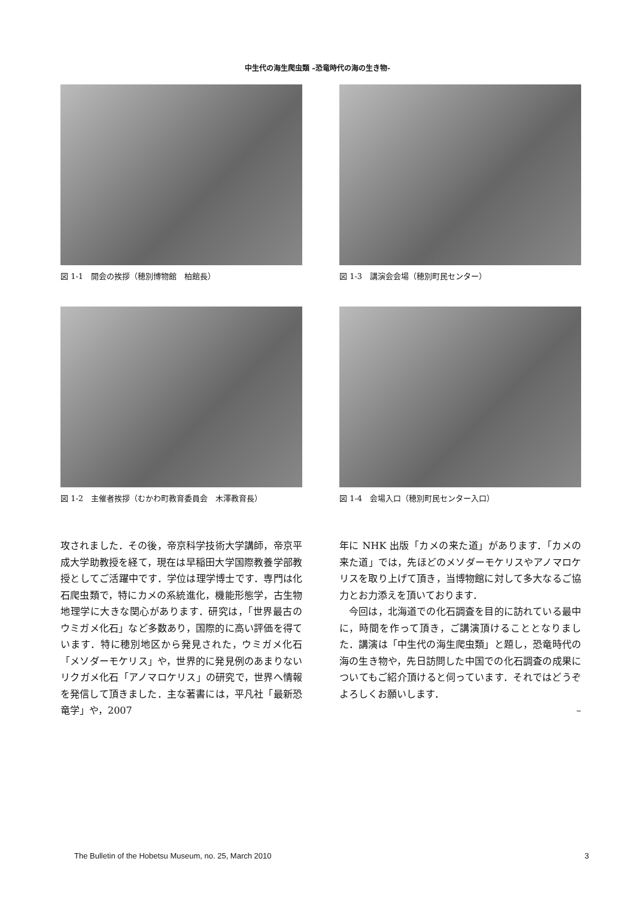中生代の海生爬虫類 –恐竜時代の海の生き物-
図 1-1　開会の挨拶（穂別博物館　柏館長）
図 1-3　講演会会場（穂別町民センター）
図 1-2　主催者挨拶（むかわ町教育委員会　木澤教育長）
図 1-4　会場入口（穂別町民センター入口）
攻されました．その後，帝京科学技術大学講師，帝京平成大学助教授を経て，現在は早稲田大学国際教養学部教授としてご活躍中です．学位は理学博士です．専門は化石爬虫類で，特にカメの系統進化，機能形態学，古生物地理学に大きな関心があります．研究は，「世界最古のウミガメ化石」など多数あり，国際的に高い評価を得ています．特に穂別地区から発見された，ウミガメ化石「メソダーモケリス」や，世界的に発見例のあまりないリクガメ化石「アノマロケリス」の研究で，世界へ情報を発信して頂きました．主な著書には，平凡社「最新恐竜学」や，2007
年に NHK 出版「カメの来た道」があります．「カメの来た道」では，先ほどのメソダーモケリスやアノマロケリスを取り上げて頂き，当博物館に対して多大なるご協力とお力添えを頂いております．
　今回は，北海道での化石調査を目的に訪れている最中に，時間を作って頂き，ご講演頂けることとなりました．講演は「中生代の海生爬虫類」と題し，恐竜時代の海の生き物や，先日訪問した中国での化石調査の成果についてもご紹介頂けると伺っています．それではどうぞよろしくお願いします．
–
The Bulletin of the Hobetsu Museum, no. 25, March 2010 3